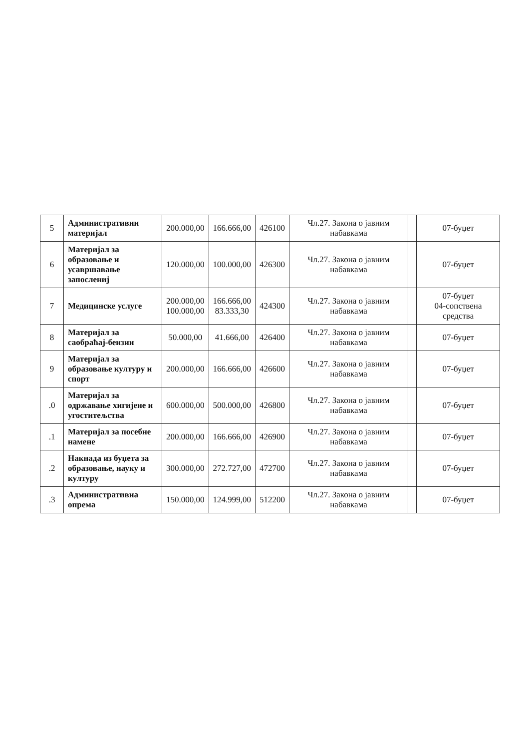| 5 | Административни материјал | 200.000,00 | 166.666,00 | 426100 | Чл.27. Закона о јавним набавкама | | 07-буџет |
| 6 | Материјал за образовање и усавршавање запослениј | 120.000,00 | 100.000,00 | 426300 | Чл.27. Закона о јавним набавкама | | 07-буџет |
| 7 | Медицинске услуге | 200.000,00 100.000,00 | 166.666,00 83.333,30 | 424300 | Чл.27. Закона о јавним набавкама | | 07-буџет 04-сопствена средства |
| 8 | Материјал за саобраћај-бензин | 50.000,00 | 41.666,00 | 426400 | Чл.27. Закона о јавним набавкама | | 07-буџет |
| 9 | Материјал за образовање културу и спорт | 200.000,00 | 166.666,00 | 426600 | Чл.27. Закона о јавним набавкама | | 07-буџет |
| .0 | Материјал за одржавање хигијене и угоститељства | 600.000,00 | 500.000,00 | 426800 | Чл.27. Закона о јавним набавкама | | 07-буџет |
| .1 | Материјал за посебне намене | 200.000,00 | 166.666,00 | 426900 | Чл.27. Закона о јавним набавкама | | 07-буџет |
| .2 | Накнада из буџета за образовање, науку и културу | 300.000,00 | 272.727,00 | 472700 | Чл.27. Закона о јавним набавкама | | 07-буџет |
| .3 | Административна опрема | 150.000,00 | 124.999,00 | 512200 | Чл.27. Закона о јавним набавкама | | 07-буџет |